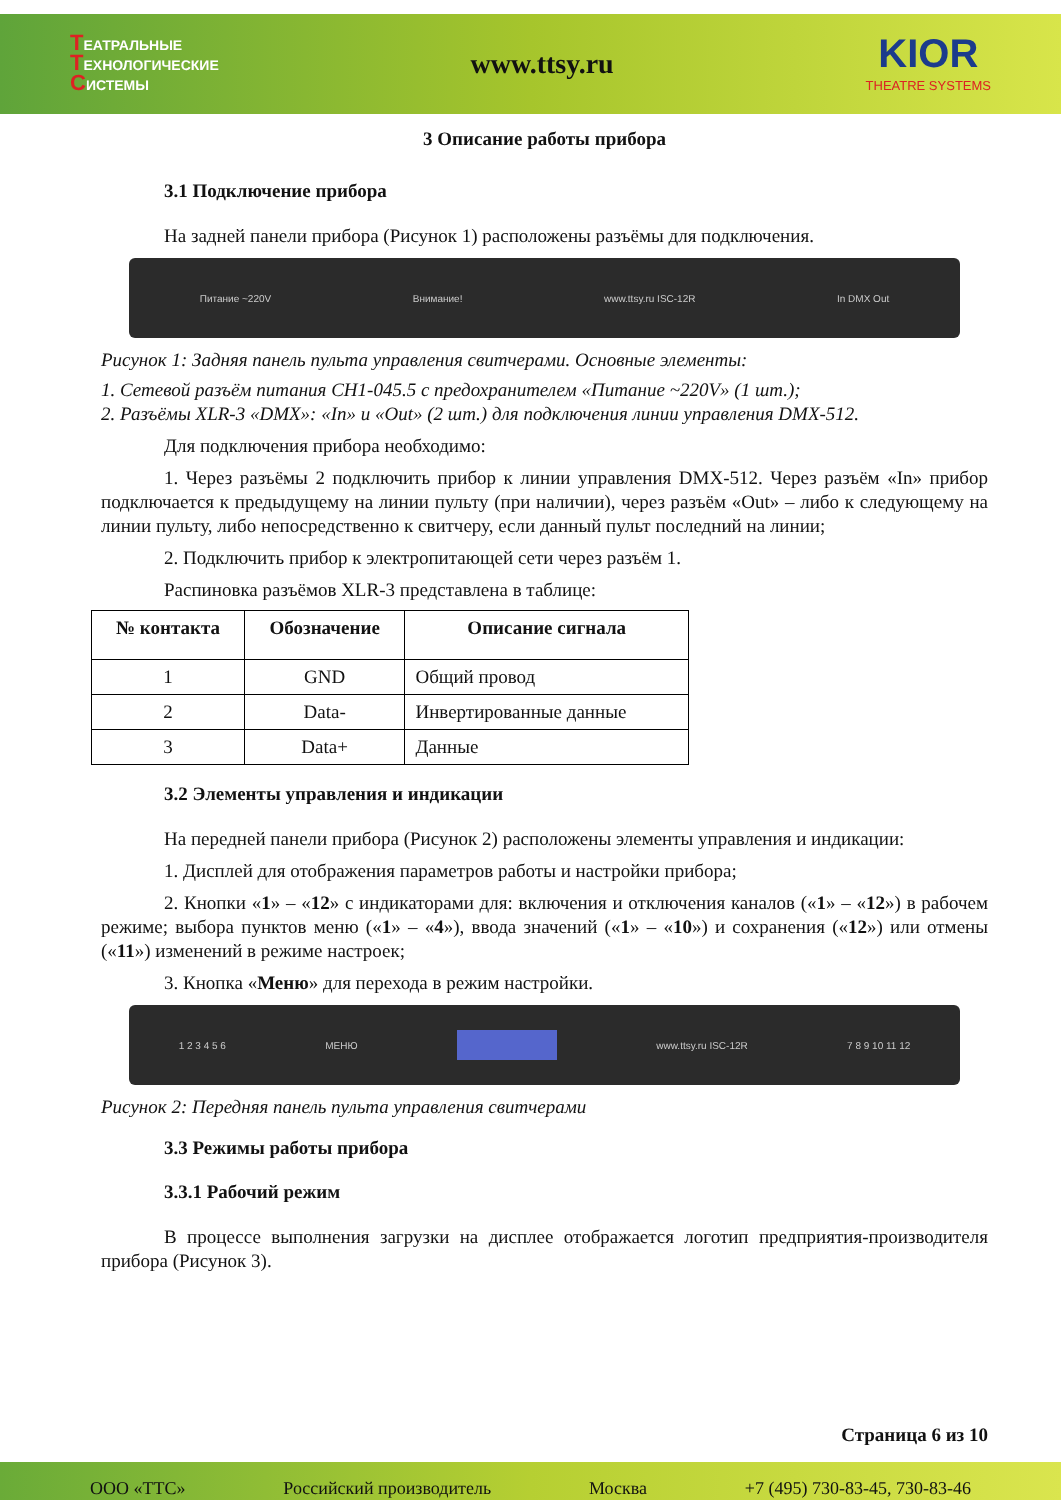ТЕАТРАЛЬНЫЕ
ТЕХНОЛОГИЧЕСКИЕ
СИСТЕМЫ
www.ttsy.ru
KIOR
THEATRE SYSTEMS
3 Описание работы прибора
3.1 Подключение прибора
На задней панели прибора (Рисунок 1) расположены разъёмы для подключения.
Питание ~220V Внимание! www.ttsy.ru ISC-12R In DMX Out
Рисунок 1: Задняя панель пульта управления свитчерами. Основные элементы:
1. Сетевой разъём питания CH1-045.5 с предохранителем «Питание ~220V» (1 шт.);
2. Разъёмы XLR-3 «DMX»: «In» и «Out» (2 шт.) для подключения линии управления DMX-512.
Для подключения прибора необходимо:
1. Через разъёмы 2 подключить прибор к линии управления DMX-512. Через разъём «In» прибор подключается к предыдущему на линии пульту (при наличии), через разъём «Out» – либо к следующему на линии пульту, либо непосредственно к свитчеру, если данный пульт последний на линии;
2. Подключить прибор к электропитающей сети через разъём 1.
Распиновка разъёмов XLR-3 представлена в таблице:
| № контакта | Обозначение | Описание сигнала |
| --- | --- | --- |
| 1 | GND | Общий провод |
| 2 | Data- | Инвертированные данные |
| 3 | Data+ | Данные |
3.2 Элементы управления и индикации
На передней панели прибора (Рисунок 2) расположены элементы управления и индикации:
1. Дисплей для отображения параметров работы и настройки прибора;
2. Кнопки «1» – «12» с индикаторами для: включения и отключения каналов («1» – «12») в рабочем режиме; выбора пунктов меню («1» – «4»), ввода значений («1» – «10») и сохранения («12») или отмены («11») изменений в режиме настроек;
3. Кнопка «Меню» для перехода в режим настройки.
1 2 3 4 5 6 МЕНЮ www.ttsy.ru ISC-12R 7 8 9 10 11 12
Рисунок 2: Передняя панель пульта управления свитчерами
3.3 Режимы работы прибора
3.3.1 Рабочий режим
В процессе выполнения загрузки на дисплее отображается логотип предприятия-производителя прибора (Рисунок 3).
Страница 6 из 10
ООО «ТТС» Российский производитель Москва +7 (495) 730-83-45, 730-83-46